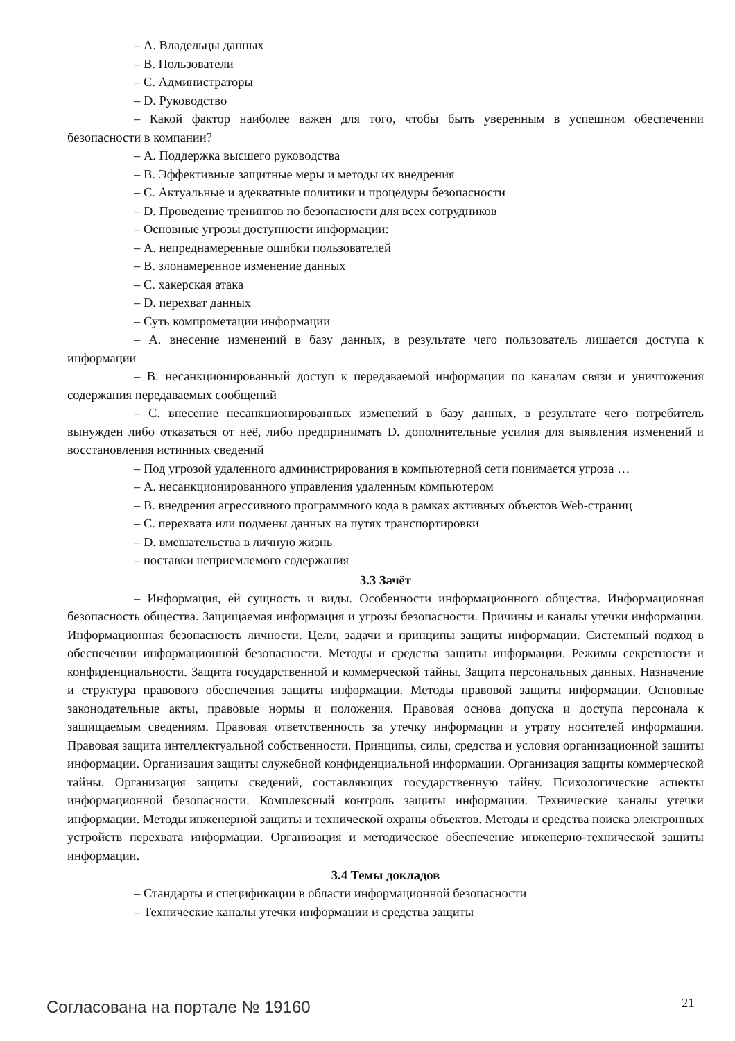– А. Владельцы данных
– В. Пользователи
– С. Администраторы
– D. Руководство
– Какой фактор наиболее важен для того, чтобы быть уверенным в успешном обеспечении безопасности в компании?
– А. Поддержка высшего руководства
– В. Эффективные защитные меры и методы их внедрения
– С. Актуальные и адекватные политики и процедуры безопасности
– D. Проведение тренингов по безопасности для всех сотрудников
– Основные угрозы доступности информации:
– А. непреднамеренные ошибки пользователей
– В. злонамеренное изменение данных
– С. хакерская атака
– D. перехват данных
– Суть компрометации информации
– А. внесение изменений в базу данных, в результате чего пользователь лишается доступа к информации
– В. несанкционированный доступ к передаваемой информации по каналам связи и уничтожения содержания передаваемых сообщений
– С. внесение несанкционированных изменений в базу данных, в результате чего потребитель вынужден либо отказаться от неё, либо предпринимать D. дополнительные усилия для выявления изменений и восстановления истинных сведений
– Под угрозой удаленного администрирования в компьютерной сети понимается угроза …
– А. несанкционированного управления удаленным компьютером
– В. внедрения агрессивного программного кода в рамках активных объектов Web-страниц
– С. перехвата или подмены данных на путях транспортировки
– D. вмешательства в личную жизнь
– поставки неприемлемого содержания
3.3 Зачёт
– Информация, ей сущность и виды. Особенности информационного общества. Информационная безопасность общества. Защищаемая информация и угрозы безопасности. Причины и каналы утечки информации. Информационная безопасность личности. Цели, задачи и принципы защиты информации. Системный подход в обеспечении информационной безопасности. Методы и средства защиты информации. Режимы секретности и конфиденциальности. Защита государственной и коммерческой тайны. Защита персональных данных. Назначение и структура правового обеспечения защиты информации. Методы правовой защиты информации. Основные законодательные акты, правовые нормы и положения. Правовая основа допуска и доступа персонала к защищаемым сведениям. Правовая ответственность за утечку информации и утрату носителей информации. Правовая защита интеллектуальной собственности. Принципы, силы, средства и условия организационной защиты информации. Организация защиты служебной конфиденциальной информации. Организация защиты коммерческой тайны. Организация защиты сведений, составляющих государственную тайну. Психологические аспекты информационной безопасности. Комплексный контроль защиты информации. Технические каналы утечки информации. Методы инженерной защиты и технической охраны объектов. Методы и средства поиска электронных устройств перехвата информации. Организация и методическое обеспечение инженерно-технической защиты информации.
3.4 Темы докладов
– Стандарты и спецификации в области информационной безопасности
– Технические каналы утечки информации и средства защиты
Согласована на портале № 19160 21